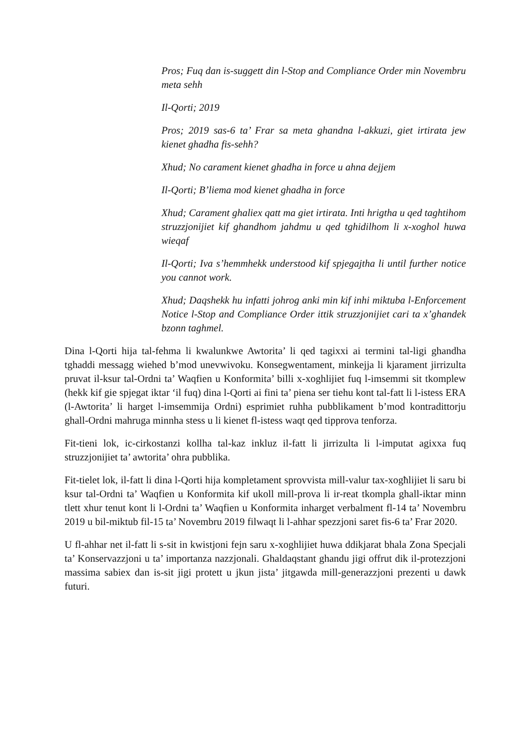Pros; Fuq dan is-suggett din l-Stop and Compliance Order min Novembru meta sehh
Il-Qorti; 2019
Pros; 2019 sas-6 ta’ Frar sa meta ghandna l-akkuzi, giet irtirata jew kienet ghadha fis-sehh?
Xhud; No carament kienet ghadha in force u ahna dejjem
Il-Qorti; B’liema mod kienet ghadha in force
Xhud; Carament ghaliex qatt ma giet irtirata. Inti hrigtha u qed taghtihom struzzjonijiet kif ghandhom jahdmu u qed tghidilhom li x-xoghol huwa wieqaf
Il-Qorti; Iva s’hemmhekk understood kif spjegajtha li until further notice you cannot work.
Xhud; Daqshekk hu infatti johrog anki min kif inhi miktuba l-Enforcement Notice l-Stop and Compliance Order ittik struzzjonijiet cari ta x’ghandek bzonn taghmel.
Dina l-Qorti hija tal-fehma li kwalunkwe Awtorita’ li qed tagixxi ai termini tal-ligi ghandha tghaddi messagg wiehed b’mod unevwivoku. Konsegwentament, minkejja li kjarament jirrizulta pruvat il-ksur tal-Ordni ta’ Waqfien u Konformita’ billi x-xoghlijiet fuq l-imsemmi sit tkomplew (hekk kif gie spjegat iktar ‘il fuq) dina l-Qorti ai fini ta’ piena ser tiehu kont tal-fatt li l-istess ERA (l-Awtorita’ li harget l-imsemmija Ordni) esprimiet ruhha pubblikament b’mod kontradittorju ghall-Ordni mahruga minnha stess u li kienet fl-istess waqt qed tipprova tenforza.
Fit-tieni lok, ic-cirkostanzi kollha tal-kaz inkluz il-fatt li jirrizulta li l-imputat agixxa fuq struzzjonijiet ta’ awtorita’ ohra pubblika.
Fit-tielet lok, il-fatt li dina l-Qorti hija kompletament sprovvista mill-valur tax-xogħlijiet li saru bi ksur tal-Ordni ta’ Waqfien u Konformita kif ukoll mill-prova li ir-reat tkompla ghall-iktar minn tlett xhur tenut kont li l-Ordni ta’ Waqfien u Konformita inharget verbalment fl-14 ta’ Novembru 2019 u bil-miktub fil-15 ta’ Novembru 2019 filwaqt li l-ahhar spezzjoni saret fis-6 ta’ Frar 2020.
U fl-ahhar net il-fatt li s-sit in kwistjoni fejn saru x-xoghlijiet huwa ddikjarat bhala Zona Specjali ta’ Konservazzjoni u ta’ importanza nazzjonali. Ghaldaqstant ghandu jigi offrut dik il-protezzjoni massima sabiex dan is-sit jigi protett u jkun jista’ jitgawda mill-generazzjoni prezenti u dawk futuri.